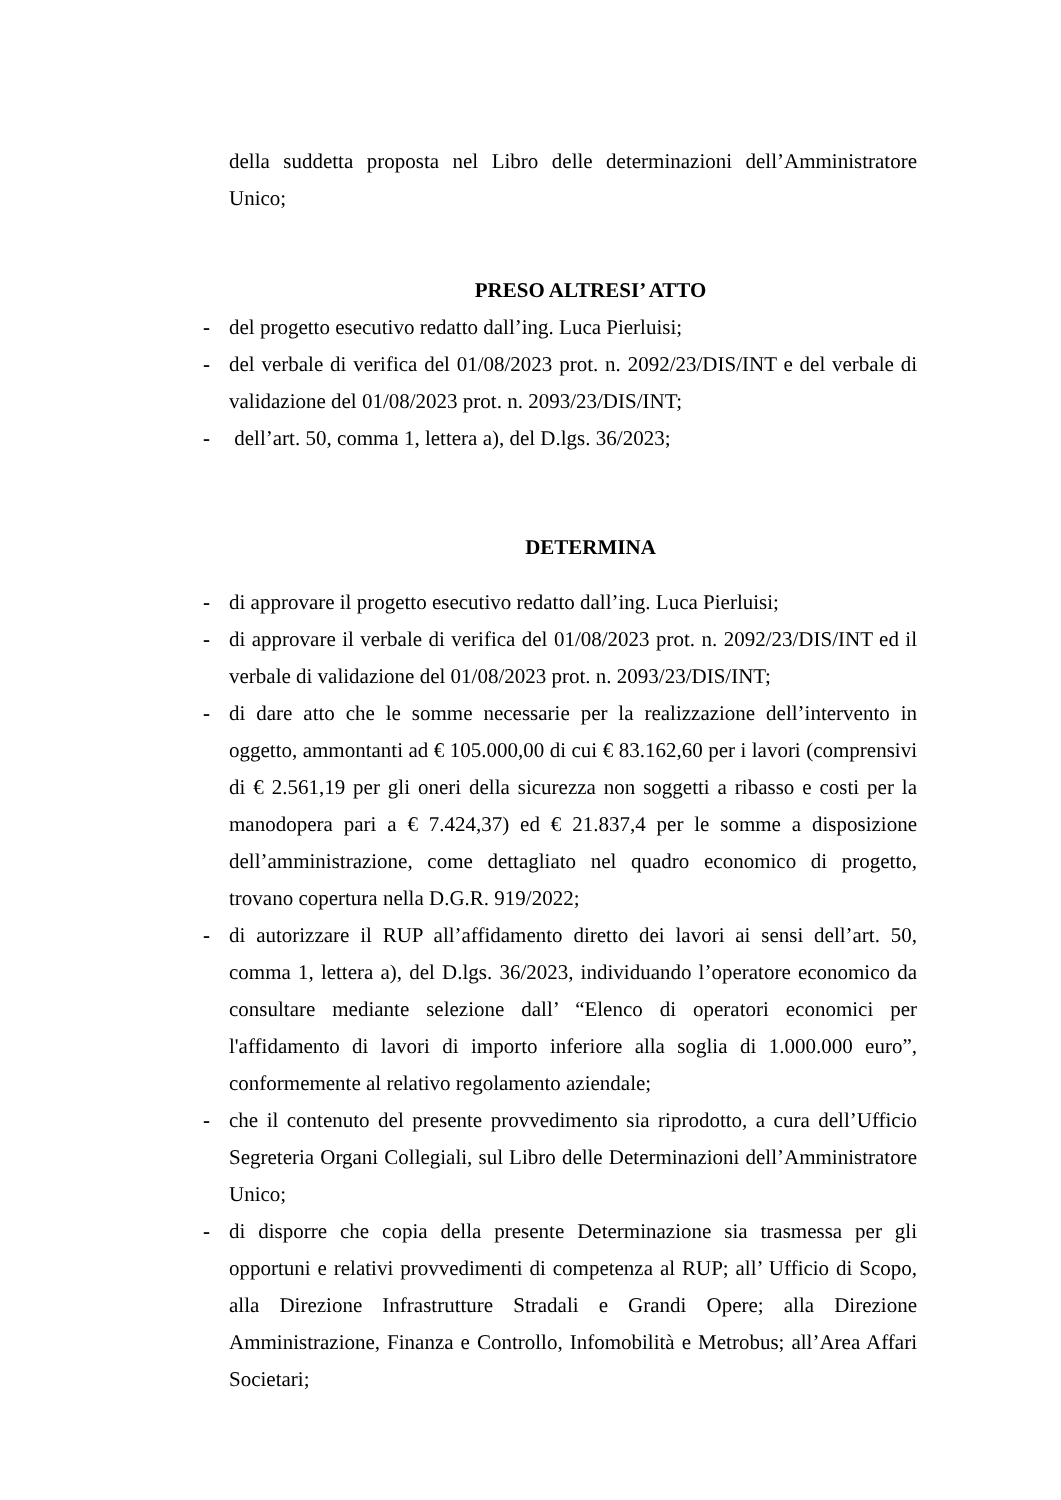della suddetta proposta nel Libro delle determinazioni dell’Amministratore Unico;
PRESO ALTRESI’ ATTO
- del progetto esecutivo redatto dall’ing. Luca Pierluisi;
- del verbale di verifica del 01/08/2023 prot. n. 2092/23/DIS/INT e del verbale di validazione del 01/08/2023 prot. n. 2093/23/DIS/INT;
- dell’art. 50, comma 1, lettera a), del D.lgs. 36/2023;
DETERMINA
- di approvare il progetto esecutivo redatto dall’ing. Luca Pierluisi;
- di approvare il verbale di verifica del 01/08/2023 prot. n. 2092/23/DIS/INT ed il verbale di validazione del 01/08/2023 prot. n. 2093/23/DIS/INT;
- di dare atto che le somme necessarie per la realizzazione dell’intervento in oggetto, ammontanti ad € 105.000,00 di cui € 83.162,60 per i lavori (comprensivi di € 2.561,19 per gli oneri della sicurezza non soggetti a ribasso e costi per la manodopera pari a € 7.424,37) ed € 21.837,4 per le somme a disposizione dell’amministrazione, come dettagliato nel quadro economico di progetto, trovano copertura nella D.G.R. 919/2022;
- di autorizzare il RUP all’affidamento diretto dei lavori ai sensi dell’art. 50, comma 1, lettera a), del D.lgs. 36/2023, individuando l’operatore economico da consultare mediante selezione dall’ “Elenco di operatori economici per l'affidamento di lavori di importo inferiore alla soglia di 1.000.000 euro”, conformemente al relativo regolamento aziendale;
- che il contenuto del presente provvedimento sia riprodotto, a cura dell’Ufficio Segreteria Organi Collegiali, sul Libro delle Determinazioni dell’Amministratore Unico;
- di disporre che copia della presente Determinazione sia trasmessa per gli opportuni e relativi provvedimenti di competenza al RUP; all’ Ufficio di Scopo, alla Direzione Infrastrutture Stradali e Grandi Opere; alla Direzione Amministrazione, Finanza e Controllo, Infomobilità e Metrobus; all’Area Affari Societari;